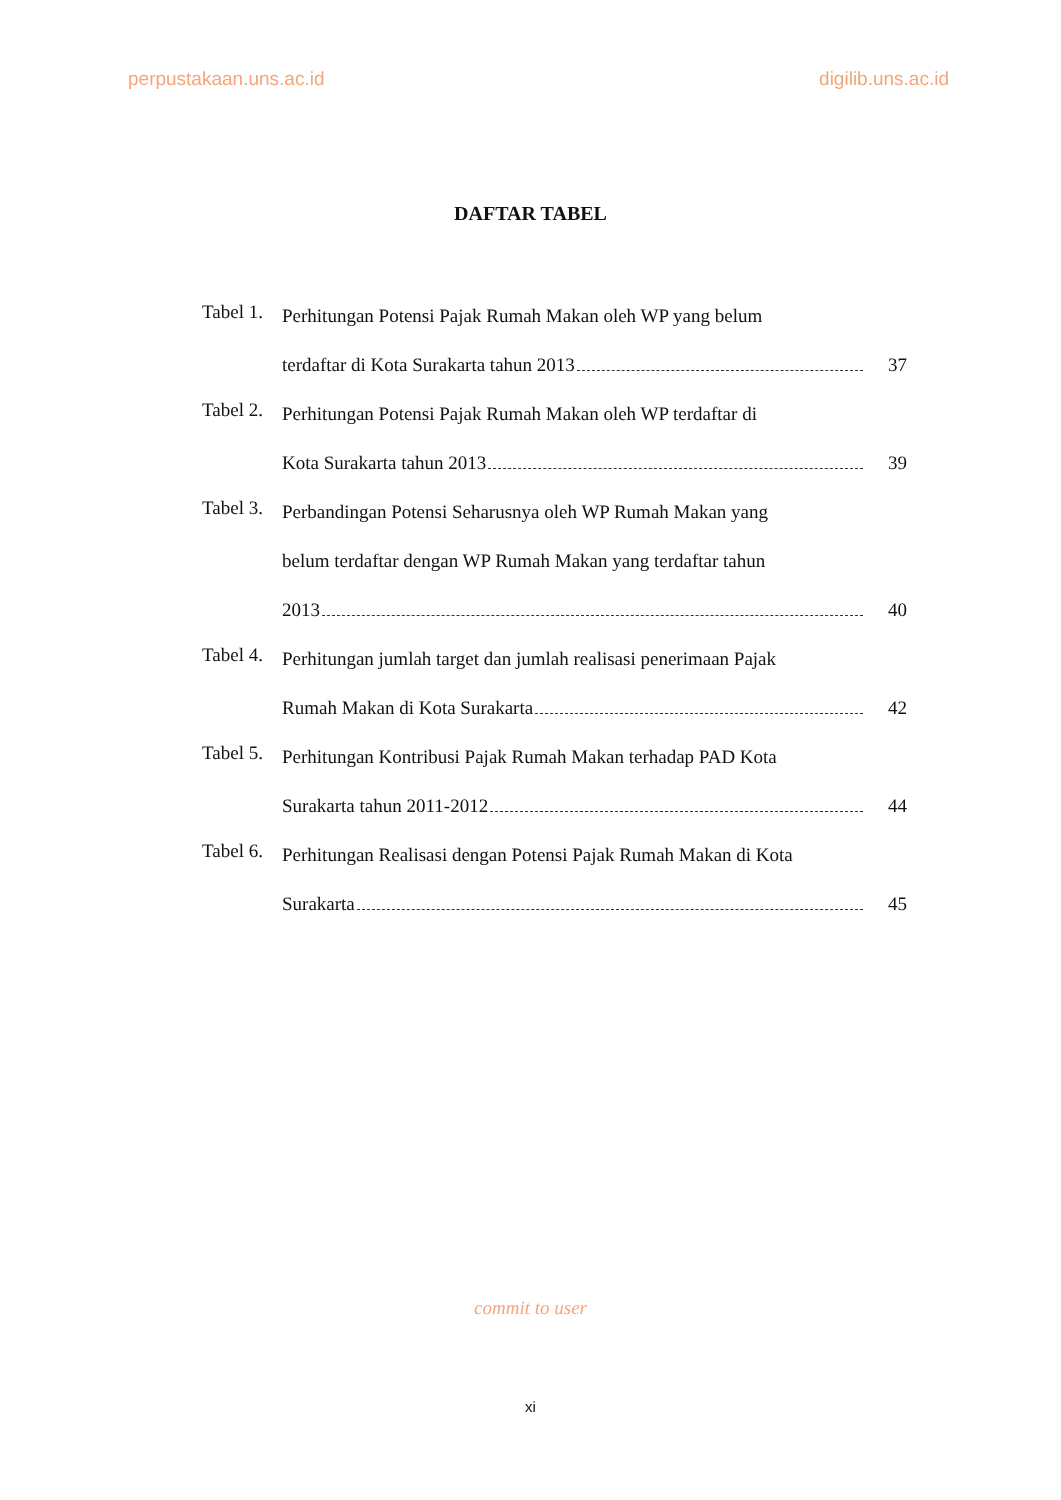perpustakaan.uns.ac.id digilib.uns.ac.id
DAFTAR TABEL
Tabel 1.
Perhitungan Potensi Pajak Rumah Makan oleh WP yang belum
terdaftar di Kota Surakarta tahun 2013 37
Tabel 2.
Perhitungan Potensi Pajak Rumah Makan oleh WP terdaftar di
Kota Surakarta tahun 2013 39
Tabel 3.
Perbandingan Potensi Seharusnya oleh WP Rumah Makan yang
belum terdaftar dengan WP Rumah Makan yang terdaftar tahun
2013 40
Tabel 4.
Perhitungan jumlah target dan jumlah realisasi penerimaan Pajak
Rumah Makan di Kota Surakarta 42
Tabel 5.
Perhitungan Kontribusi Pajak Rumah Makan terhadap PAD Kota
Surakarta tahun 2011-2012 44
Tabel 6.
Perhitungan Realisasi dengan Potensi Pajak Rumah Makan di Kota
Surakarta 45
commit to user
xi